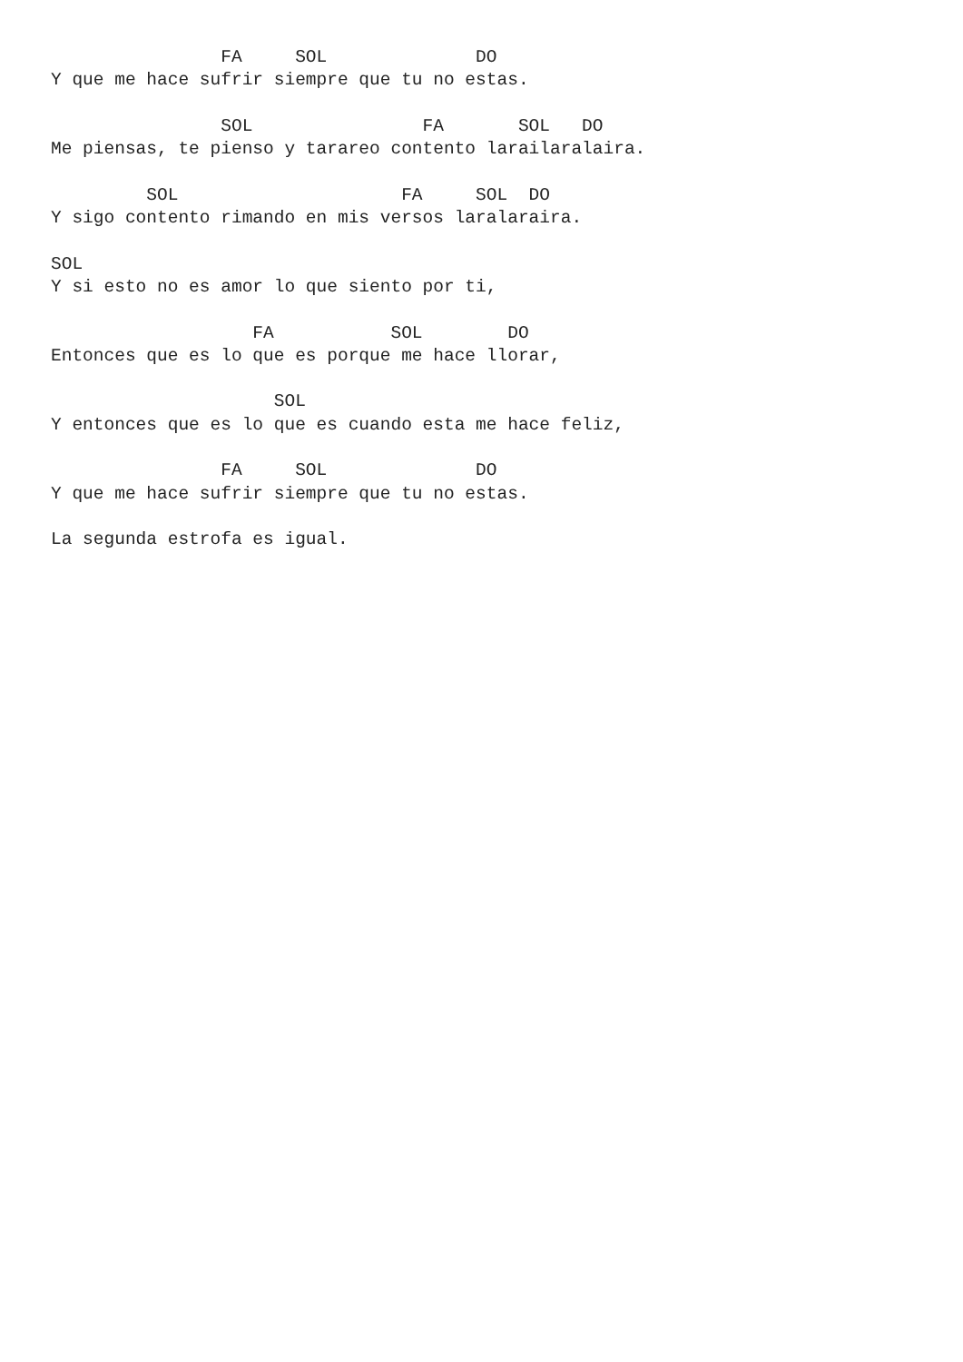FA     SOL              DO
Y que me hace sufrir siempre que tu no estas.

                SOL                FA       SOL   DO
Me piensas, te pienso y tarareo contento larailaralaira.

         SOL                     FA     SOL  DO
Y sigo contento rimando en mis versos laralaraira.

SOL
Y si esto no es amor lo que siento por ti,

                   FA           SOL        DO
Entonces que es lo que es porque me hace llorar,

                     SOL
Y entonces que es lo que es cuando esta me hace feliz,

                FA     SOL              DO
Y que me hace sufrir siempre que tu no estas.

La segunda estrofa es igual.